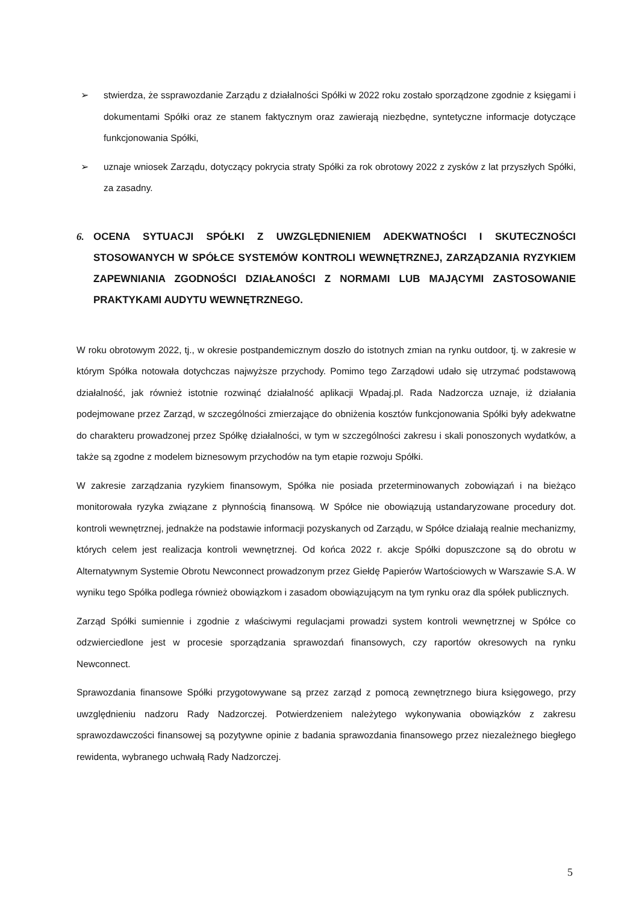➢ stwierdza, że ssprawozdanie Zarządu z działalności Spółki w 2022 roku zostało sporządzone zgodnie z księgami i dokumentami Spółki oraz ze stanem faktycznym oraz zawierają niezbędne, syntetyczne informacje dotyczące funkcjonowania Spółki,
➢ uznaje wniosek Zarządu, dotyczący pokrycia straty Spółki za rok obrotowy 2022 z zysków z lat przyszłych Spółki, za zasadny.
6. OCENA SYTUACJI SPÓŁKI Z UWZGLĘDNIENIEM ADEKWATNOŚCI I SKUTECZNOŚCI STOSOWANYCH W SPÓŁCE SYSTEMÓW KONTROLI WEWNĘTRZNEJ, ZARZĄDZANIA RYZYKIEM ZAPEWNIANIA ZGODNOŚCI DZIAŁANOŚCI Z NORMAMI LUB MAJĄCYMI ZASTOSOWANIE PRAKTYKAMI AUDYTU WEWNĘTRZNEGO.
W roku obrotowym 2022, tj., w okresie postpandemicznym doszło do istotnych zmian na rynku outdoor, tj. w zakresie w którym Spółka notowała dotychczas najwyższe przychody. Pomimo tego Zarządowi udało się utrzymać podstawową działalność, jak również istotnie rozwinąć działalność aplikacji Wpadaj.pl. Rada Nadzorcza uznaje, iż działania podejmowane przez Zarząd, w szczególności zmierzające do obniżenia kosztów funkcjonowania Spółki były adekwatne do charakteru prowadzonej przez Spółkę działalności, w tym w szczególności zakresu i skali ponoszonych wydatków, a także są zgodne z modelem biznesowym przychodów na tym etapie rozwoju Spółki.
W zakresie zarządzania ryzykiem finansowym, Spółka nie posiada przeterminowanych zobowiązań i na bieżąco monitorowała ryzyka związane z płynnością finansową. W Spółce nie obowiązują ustandaryzowane procedury dot. kontroli wewnętrznej, jednakże na podstawie informacji pozyskanych od Zarządu, w Spółce działają realnie mechanizmy, których celem jest realizacja kontroli wewnętrznej. Od końca 2022 r. akcje Spółki dopuszczone są do obrotu w Alternatywnym Systemie Obrotu Newconnect prowadzonym przez Giełdę Papierów Wartościowych w Warszawie S.A. W wyniku tego Spółka podlega również obowiązkom i zasadom obowiązującym na tym rynku oraz dla spółek publicznych.
Zarząd Spółki sumiennie i zgodnie z właściwymi regulacjami prowadzi system kontroli wewnętrznej w Spółce co odzwierciedlone jest w procesie sporządzania sprawozdań finansowych, czy raportów okresowych na rynku Newconnect.
Sprawozdania finansowe Spółki przygotowywane są przez zarząd z pomocą zewnętrznego biura księgowego, przy uwzględnieniu nadzoru Rady Nadzorczej. Potwierdzeniem należytego wykonywania obowiązków z zakresu sprawozdawczości finansowej są pozytywne opinie z badania sprawozdania finansowego przez niezależnego biegłego rewidenta, wybranego uchwałą Rady Nadzorczej.
5